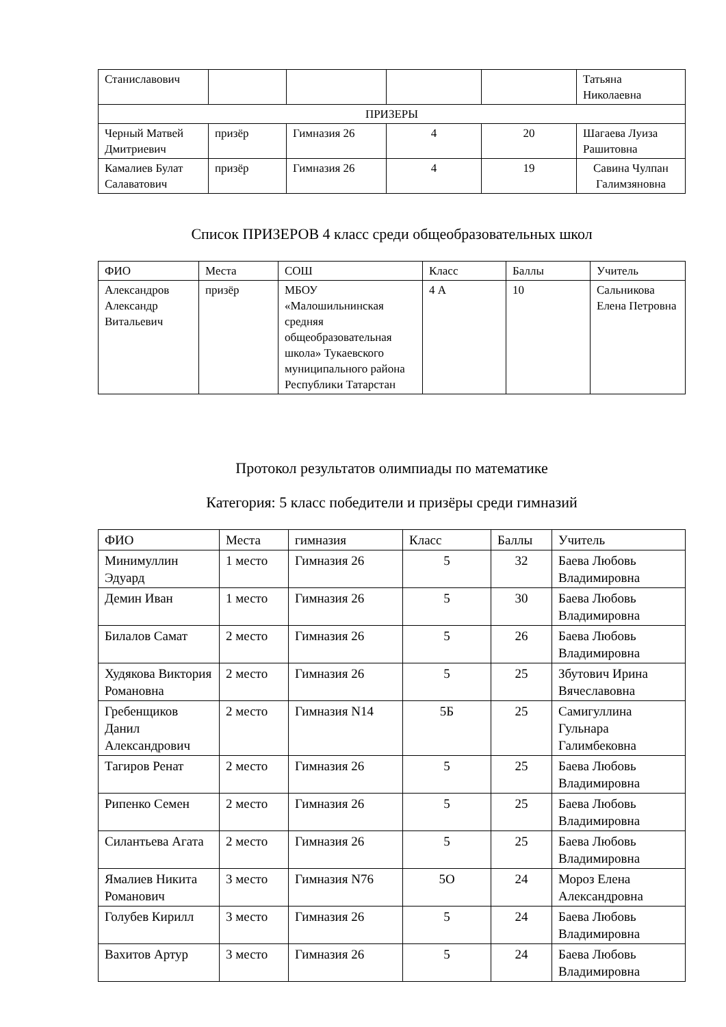| Станиславович | | | | | Татьяна Николаевна |
| ПРИЗЕРЫ | | | | | |
| Черный Матвей Дмитриевич | призёр | Гимназия 26 | 4 | 20 | Шагаева Луиза Рашитовна |
| Камалиев Булат Салаватович | призёр | Гимназия 26 | 4 | 19 | Савина Чулпан Галимзяновна |
Список ПРИЗЕРОВ 4 класс среди общеобразовательных школ
| ФИО | Места | СОШ | Класс | Баллы | Учитель |
| Александров Александр Витальевич | призёр | МБОУ «Малошильнинская средняя общеобразовательная школа» Тукаевского муниципального района Республики Татарстан | 4 А | 10 | Сальникова Елена Петровна |
Протокол результатов олимпиады по математике
Категория: 5 класс победители и призёры среди гимназий
| ФИО | Места | гимназия | Класс | Баллы | Учитель |
| Минимуллин Эдуард | 1 место | Гимназия 26 | 5 | 32 | Баева Любовь Владимировна |
| Демин Иван | 1 место | Гимназия 26 | 5 | 30 | Баева Любовь Владимировна |
| Билалов Самат | 2 место | Гимназия 26 | 5 | 26 | Баева Любовь Владимировна |
| Худякова Виктория Романовна | 2 место | Гимназия 26 | 5 | 25 | Збутович Ирина Вячеславовна |
| Гребенщиков Данил Александрович | 2 место | Гимназия N14 | 5Б | 25 | Самигуллина Гульнара Галимбековна |
| Тагиров Ренат | 2 место | Гимназия 26 | 5 | 25 | Баева Любовь Владимировна |
| Рипенко Семен | 2 место | Гимназия 26 | 5 | 25 | Баева Любовь Владимировна |
| Силантьева Агата | 2 место | Гимназия 26 | 5 | 25 | Баева Любовь Владимировна |
| Ямалиев Никита Романович | 3 место | Гимназия N76 | 5О | 24 | Мороз Елена Александровна |
| Голубев Кирилл | 3 место | Гимназия 26 | 5 | 24 | Баева Любовь Владимировна |
| Вахитов Артур | 3 место | Гимназия 26 | 5 | 24 | Баева Любовь Владимировна |